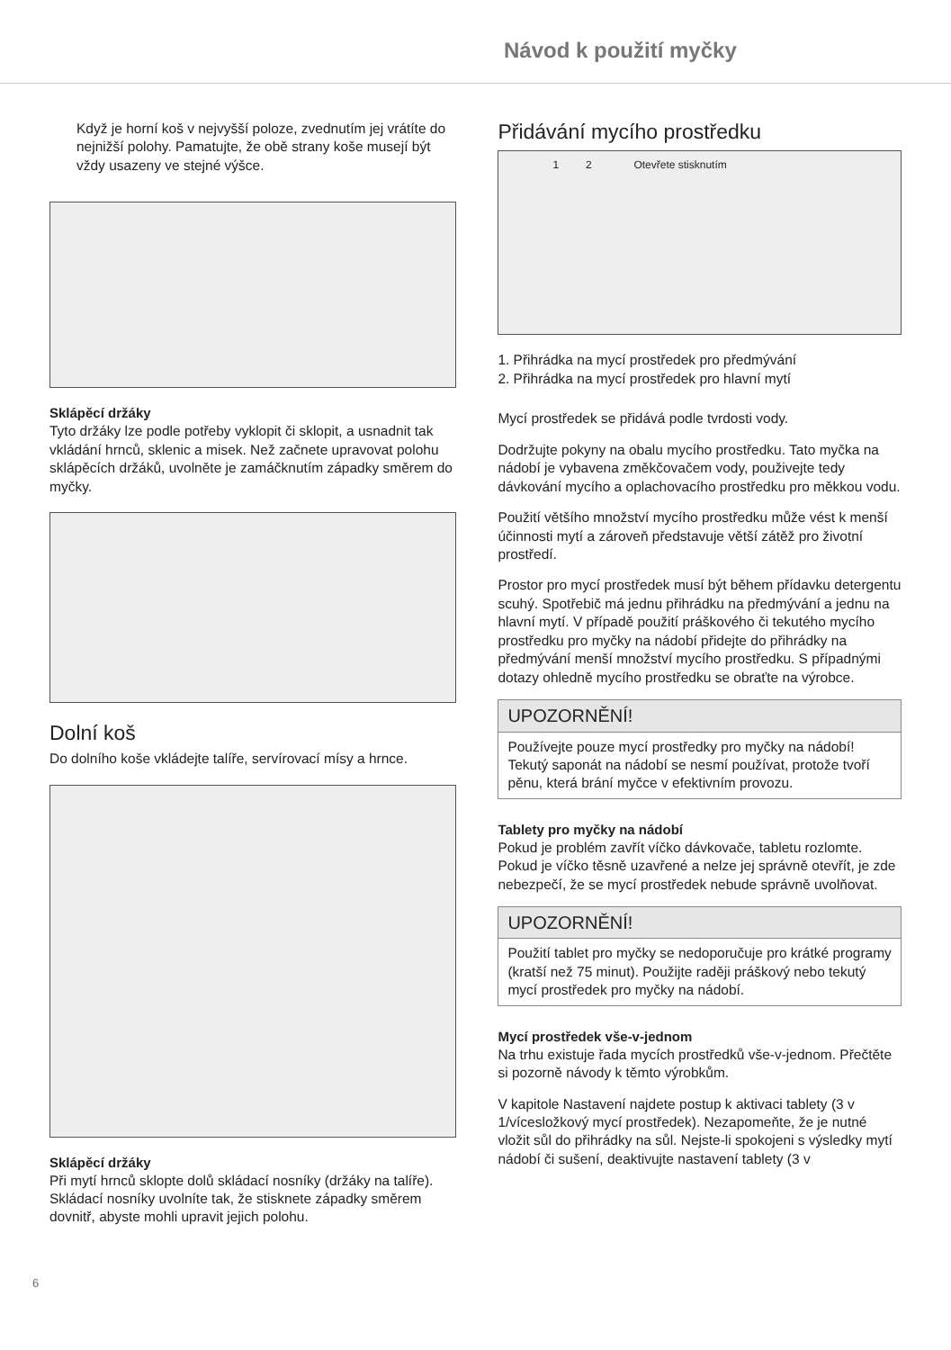Návod k použití myčky
Když je horní koš v nejvyšší poloze, zvednutím jej vrátíte do nejnižší polohy. Pamatujte, že obě strany koše musejí být vždy usazeny ve stejné výšce.
Sklápěcí držáky
Tyto držáky lze podle potřeby vyklopit či sklopit, a usnadnit tak vkládání hrnců, sklenic a misek. Než začnete upravovat polohu sklápěcích držáků, uvolněte je zamáčknutím západky směrem do myčky.
Dolní koš
Do dolního koše vkládejte talíře, servírovací mísy a hrnce.
Sklápěcí držáky
Při mytí hrnců sklopte dolů skládací nosníky (držáky na talíře). Skládací nosníky uvolníte tak, že stisknete západky směrem dovnitř, abyste mohli upravit jejich polohu.
Přidávání mycího prostředku
1 2 Otevřete stisknutím
1. Přihrádka na mycí prostředek pro předmývání
2. Přihrádka na mycí prostředek pro hlavní mytí
Mycí prostředek se přidává podle tvrdosti vody.
Dodržujte pokyny na obalu mycího prostředku. Tato myčka na nádobí je vybavena změkčovačem vody, použivejte tedy dávkování mycího a oplachovacího prostředku pro měkkou vodu.
Použití většího množství mycího prostředku může vést k menší účinnosti mytí a zároveň představuje větší zátěž pro životní prostředí.
Prostor pro mycí prostředek musí být během přídavku detergentu scuhý. Spotřebič má jednu přihrádku na předmývání a jednu na hlavní mytí. V případě použití práškového či tekutého mycího prostředku pro myčky na nádobí přidejte do přihrádky na předmývání menší množství mycího prostředku. S případnými dotazy ohledně mycího prostředku se obraťte na výrobce.
UPOZORNĚNÍ!
Používejte pouze mycí prostředky pro myčky na nádobí! Tekutý saponát na nádobí se nesmí používat, protože tvoří pěnu, která brání myčce v efektivním provozu.
Tablety pro myčky na nádobí
Pokud je problém zavřít víčko dávkovače, tabletu rozlomte. Pokud je víčko těsně uzavřené a nelze jej správně otevřít, je zde nebezpečí, že se mycí prostředek nebude správně uvolňovat.
UPOZORNĚNÍ!
Použití tablet pro myčky se nedoporučuje pro krátké programy (kratší než 75 minut). Použijte raději práškový nebo tekutý mycí prostředek pro myčky na nádobí.
Mycí prostředek vše-v-jednom
Na trhu existuje řada mycích prostředků vše-v-jednom. Přečtěte si pozorně návody k těmto výrobkům.
V kapitole Nastavení najdete postup k aktivaci tablety (3 v 1/vícesložkový mycí prostředek). Nezapomeňte, že je nutné vložit sůl do přihrádky na sůl. Nejste-li spokojeni s výsledky mytí nádobí či sušení, deaktivujte nastavení tablety (3 v
6